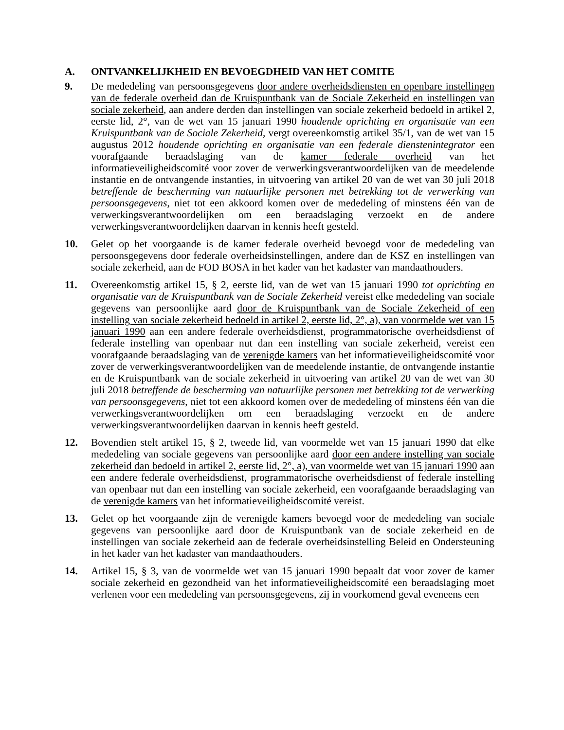A. ONTVANKELIJKHEID EN BEVOEGDHEID VAN HET COMITE
9. De mededeling van persoonsgegevens door andere overheidsdiensten en openbare instellingen van de federale overheid dan de Kruispuntbank van de Sociale Zekerheid en instellingen van sociale zekerheid, aan andere derden dan instellingen van sociale zekerheid bedoeld in artikel 2, eerste lid, 2°, van de wet van 15 januari 1990 houdende oprichting en organisatie van een Kruispuntbank van de Sociale Zekerheid, vergt overeenkomstig artikel 35/1, van de wet van 15 augustus 2012 houdende oprichting en organisatie van een federale dienstenintegrator een voorafgaande beraadslaging van de kamer federale overheid van het informatieveiligheidscomité voor zover de verwerkingsverantwoordelijken van de meedelende instantie en de ontvangende instanties, in uitvoering van artikel 20 van de wet van 30 juli 2018 betreffende de bescherming van natuurlijke personen met betrekking tot de verwerking van persoonsgegevens, niet tot een akkoord komen over de mededeling of minstens één van de verwerkingsverantwoordelijken om een beraadslaging verzoekt en de andere verwerkingsverantwoordelijken daarvan in kennis heeft gesteld.
10. Gelet op het voorgaande is de kamer federale overheid bevoegd voor de mededeling van persoonsgegevens door federale overheidsinstellingen, andere dan de KSZ en instellingen van sociale zekerheid, aan de FOD BOSA in het kader van het kadaster van mandaathouders.
11. Overeenkomstig artikel 15, § 2, eerste lid, van de wet van 15 januari 1990 tot oprichting en organisatie van de Kruispuntbank van de Sociale Zekerheid vereist elke mededeling van sociale gegevens van persoonlijke aard door de Kruispuntbank van de Sociale Zekerheid of een instelling van sociale zekerheid bedoeld in artikel 2, eerste lid, 2°, a), van voormelde wet van 15 januari 1990 aan een andere federale overheidsdienst, programmatorische overheidsdienst of federale instelling van openbaar nut dan een instelling van sociale zekerheid, vereist een voorafgaande beraadslaging van de verenigde kamers van het informatieveiligheidscomité voor zover de verwerkingsverantwoordelijken van de meedelende instantie, de ontvangende instantie en de Kruispuntbank van de sociale zekerheid in uitvoering van artikel 20 van de wet van 30 juli 2018 betreffende de bescherming van natuurlijke personen met betrekking tot de verwerking van persoonsgegevens, niet tot een akkoord komen over de mededeling of minstens één van die verwerkingsverantwoordelijken om een beraadslaging verzoekt en de andere verwerkingsverantwoordelijken daarvan in kennis heeft gesteld.
12. Bovendien stelt artikel 15, § 2, tweede lid, van voormelde wet van 15 januari 1990 dat elke mededeling van sociale gegevens van persoonlijke aard door een andere instelling van sociale zekerheid dan bedoeld in artikel 2, eerste lid, 2°, a), van voormelde wet van 15 januari 1990 aan een andere federale overheidsdienst, programmatorische overheidsdienst of federale instelling van openbaar nut dan een instelling van sociale zekerheid, een voorafgaande beraadslaging van de verenigde kamers van het informatieveiligheidscomité vereist.
13. Gelet op het voorgaande zijn de verenigde kamers bevoegd voor de mededeling van sociale gegevens van persoonlijke aard door de Kruispuntbank van de sociale zekerheid en de instellingen van sociale zekerheid aan de federale overheidsinstelling Beleid en Ondersteuning in het kader van het kadaster van mandaathouders.
14. Artikel 15, § 3, van de voormelde wet van 15 januari 1990 bepaalt dat voor zover de kamer sociale zekerheid en gezondheid van het informatieveiligheidscomité een beraadslaging moet verlenen voor een mededeling van persoonsgegevens, zij in voorkomend geval eveneens een